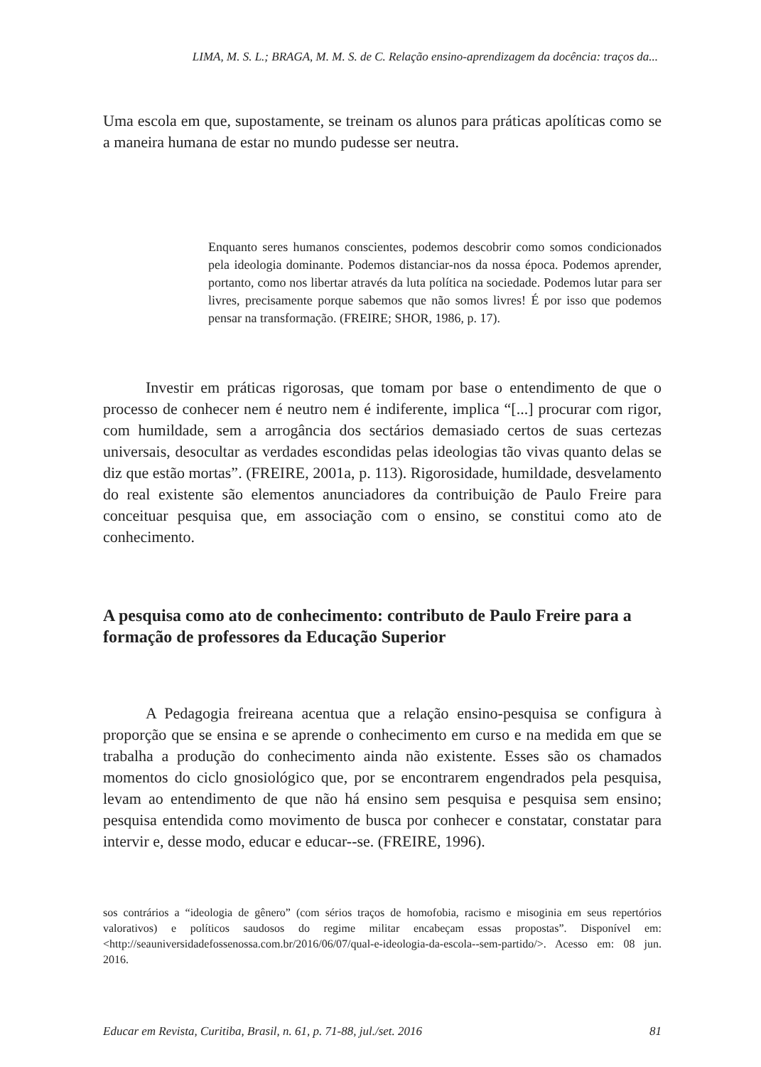LIMA, M. S. L.; BRAGA, M. M. S. de C. Relação ensino-aprendizagem da docência: traços da...
Uma escola em que, supostamente, se treinam os alunos para práticas apolíticas como se a maneira humana de estar no mundo pudesse ser neutra.
Enquanto seres humanos conscientes, podemos descobrir como somos condicionados pela ideologia dominante. Podemos distanciar-nos da nossa época. Podemos aprender, portanto, como nos libertar através da luta política na sociedade. Podemos lutar para ser livres, precisamente porque sabemos que não somos livres! É por isso que podemos pensar na transformação. (FREIRE; SHOR, 1986, p. 17).
Investir em práticas rigorosas, que tomam por base o entendimento de que o processo de conhecer nem é neutro nem é indiferente, implica “[...] procurar com rigor, com humildade, sem a arrogância dos sectários demasiado certos de suas certezas universais, desocultar as verdades escondidas pelas ideologias tão vivas quanto delas se diz que estão mortas”. (FREIRE, 2001a, p. 113). Rigorosidade, humildade, desvelamento do real existente são elementos anunciadores da contribuição de Paulo Freire para conceituar pesquisa que, em associação com o ensino, se constitui como ato de conhecimento.
A pesquisa como ato de conhecimento: contributo de Paulo Freire para a formação de professores da Educação Superior
A Pedagogia freireana acentua que a relação ensino-pesquisa se configura à proporção que se ensina e se aprende o conhecimento em curso e na medida em que se trabalha a produção do conhecimento ainda não existente. Esses são os chamados momentos do ciclo gnosiológico que, por se encontrarem engendrados pela pesquisa, levam ao entendimento de que não há ensino sem pesquisa e pesquisa sem ensino; pesquisa entendida como movimento de busca por conhecer e constatar, constatar para intervir e, desse modo, educar e educar--se. (FREIRE, 1996).
sos contrários a “ideologia de gênero” (com sérios traços de homofobia, racismo e misoginia em seus repertórios valorativos) e políticos saudosos do regime militar encabeçam essas propostas”. Disponível em: <http://seauniversidadefossenossa.com.br/2016/06/07/qual-e-ideologia-da-escola--sem-partido/>. Acesso em: 08 jun. 2016.
Educar em Revista, Curitiba, Brasil, n. 61, p. 71-88, jul./set. 2016 81